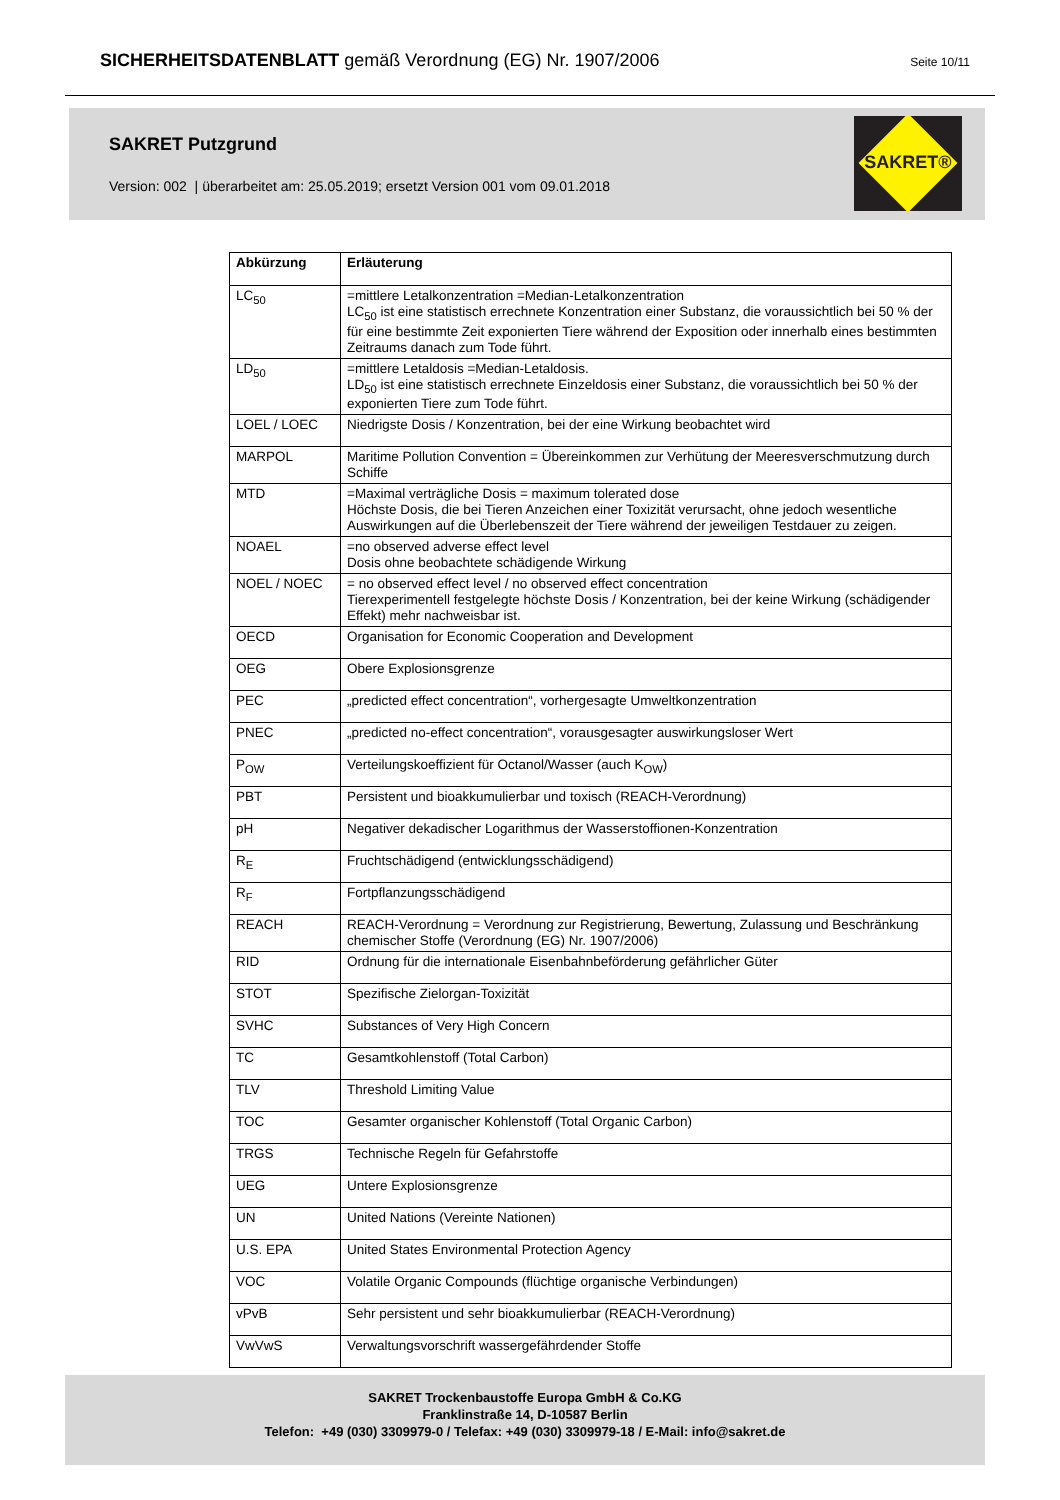SICHERHEITSDATENBLATT gemäß Verordnung (EG) Nr. 1907/2006
Seite 10/11
SAKRET Putzgrund
Version: 002 | überarbeitet am: 25.05.2019; ersetzt Version 001 vom 09.01.2018
SAKRET®
| Abkürzung | Erläuterung |
| --- | --- |
| LC<sub>50</sub> | =mittlere Letalkonzentration =Median-Letalkonzentration LC<sub>50</sub> ist eine statistisch errechnete Konzentration einer Substanz, die voraussichtlich bei 50 % der für eine bestimmte Zeit exponierten Tiere während der Exposition oder innerhalb eines bestimmten Zeitraums danach zum Tode führt. |
| LD<sub>50</sub> | =mittlere Letaldosis =Median-Letaldosis. LD<sub>50</sub> ist eine statistisch errechnete Einzeldosis einer Substanz, die voraussichtlich bei 50 % der exponierten Tiere zum Tode führt. |
| LOEL / LOEC | Niedrigste Dosis / Konzentration, bei der eine Wirkung beobachtet wird |
| MARPOL | Maritime Pollution Convention = Übereinkommen zur Verhütung der Meeresverschmutzung durch Schiffe |
| MTD | =Maximal verträgliche Dosis = maximum tolerated dose Höchste Dosis, die bei Tieren Anzeichen einer Toxizität verursacht, ohne jedoch wesentliche Auswirkungen auf die Überlebenszeit der Tiere während der jeweiligen Testdauer zu zeigen. |
| NOAEL | =no observed adverse effect level Dosis ohne beobachtete schädigende Wirkung |
| NOEL / NOEC | = no observed effect level / no observed effect concentration Tierexperimentell festgelegte höchste Dosis / Konzentration, bei der keine Wirkung (schädigender Effekt) mehr nachweisbar ist. |
| OECD | Organisation for Economic Cooperation and Development |
| OEG | Obere Explosionsgrenze |
| PEC | „predicted effect concentration“, vorhergesagte Umweltkonzentration |
| PNEC | „predicted no-effect concentration“, vorausgesagter auswirkungsloser Wert |
| P<sub>OW</sub> | Verteilungskoeffizient für Octanol/Wasser (auch K<sub>OW</sub>) |
| PBT | Persistent und bioakkumulierbar und toxisch (REACH-Verordnung) |
| pH | Negativer dekadischer Logarithmus der Wasserstoffionen-Konzentration |
| R<sub>E</sub> | Fruchtschädigend (entwicklungsschädigend) |
| R<sub>F</sub> | Fortpflanzungsschädigend |
| REACH | REACH-Verordnung = Verordnung zur Registrierung, Bewertung, Zulassung und Beschränkung chemischer Stoffe (Verordnung (EG) Nr. 1907/2006) |
| RID | Ordnung für die internationale Eisenbahnbeförderung gefährlicher Güter |
| STOT | Spezifische Zielorgan-Toxizität |
| SVHC | Substances of Very High Concern |
| TC | Gesamtkohlenstoff (Total Carbon) |
| TLV | Threshold Limiting Value |
| TOC | Gesamter organischer Kohlenstoff (Total Organic Carbon) |
| TRGS | Technische Regeln für Gefahrstoffe |
| UEG | Untere Explosionsgrenze |
| UN | United Nations (Vereinte Nationen) |
| U.S. EPA | United States Environmental Protection Agency |
| VOC | Volatile Organic Compounds (flüchtige organische Verbindungen) |
| vPvB | Sehr persistent und sehr bioakkumulierbar (REACH-Verordnung) |
| VwVwS | Verwaltungsvorschrift wassergefährdender Stoffe |
SAKRET Trockenbaustoffe Europa GmbH & Co.KG
Franklinstraße 14, D-10587 Berlin
Telefon: +49 (030) 3309979-0 / Telefax: +49 (030) 3309979-18 / E-Mail: info@sakret.de